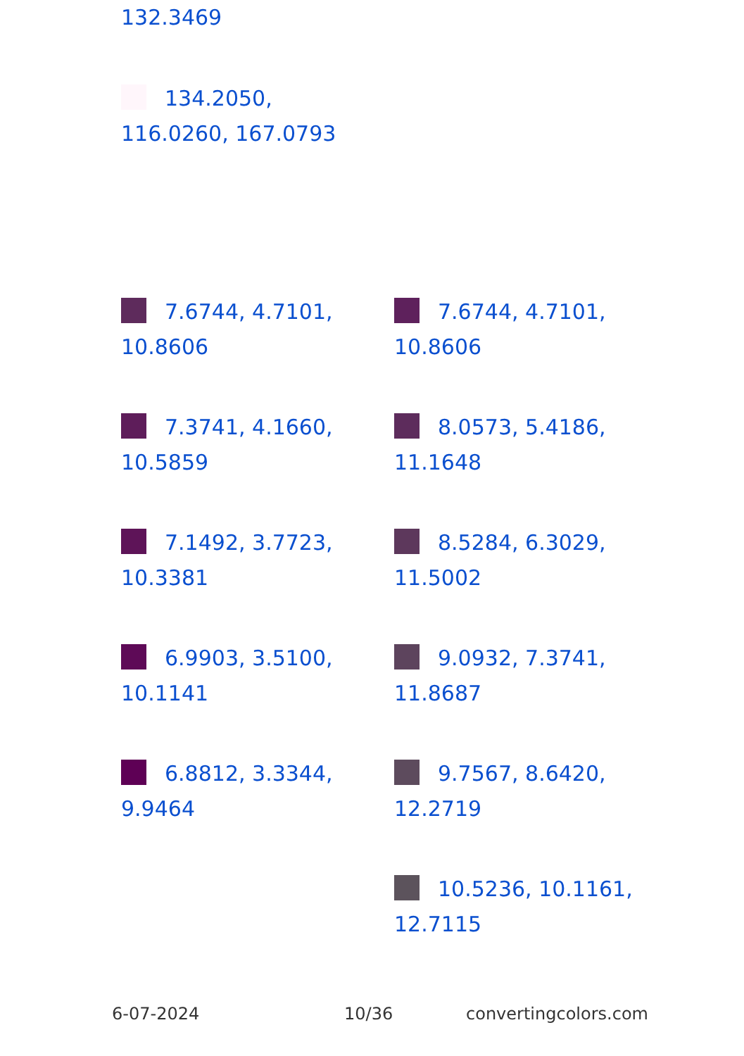132.3469
134.2050, 116.0260, 167.0793
7.6744, 4.7101, 10.8606
7.6744, 4.7101, 10.8606
7.3741, 4.1660, 10.5859
8.0573, 5.4186, 11.1648
7.1492, 3.7723, 10.3381
8.5284, 6.3029, 11.5002
6.9903, 3.5100, 10.1141
9.0932, 7.3741, 11.8687
6.8812, 3.3344, 9.9464
9.7567, 8.6420, 12.2719
10.5236, 10.1161, 12.7115
6-07-2024 10/36 convertingcolors.com